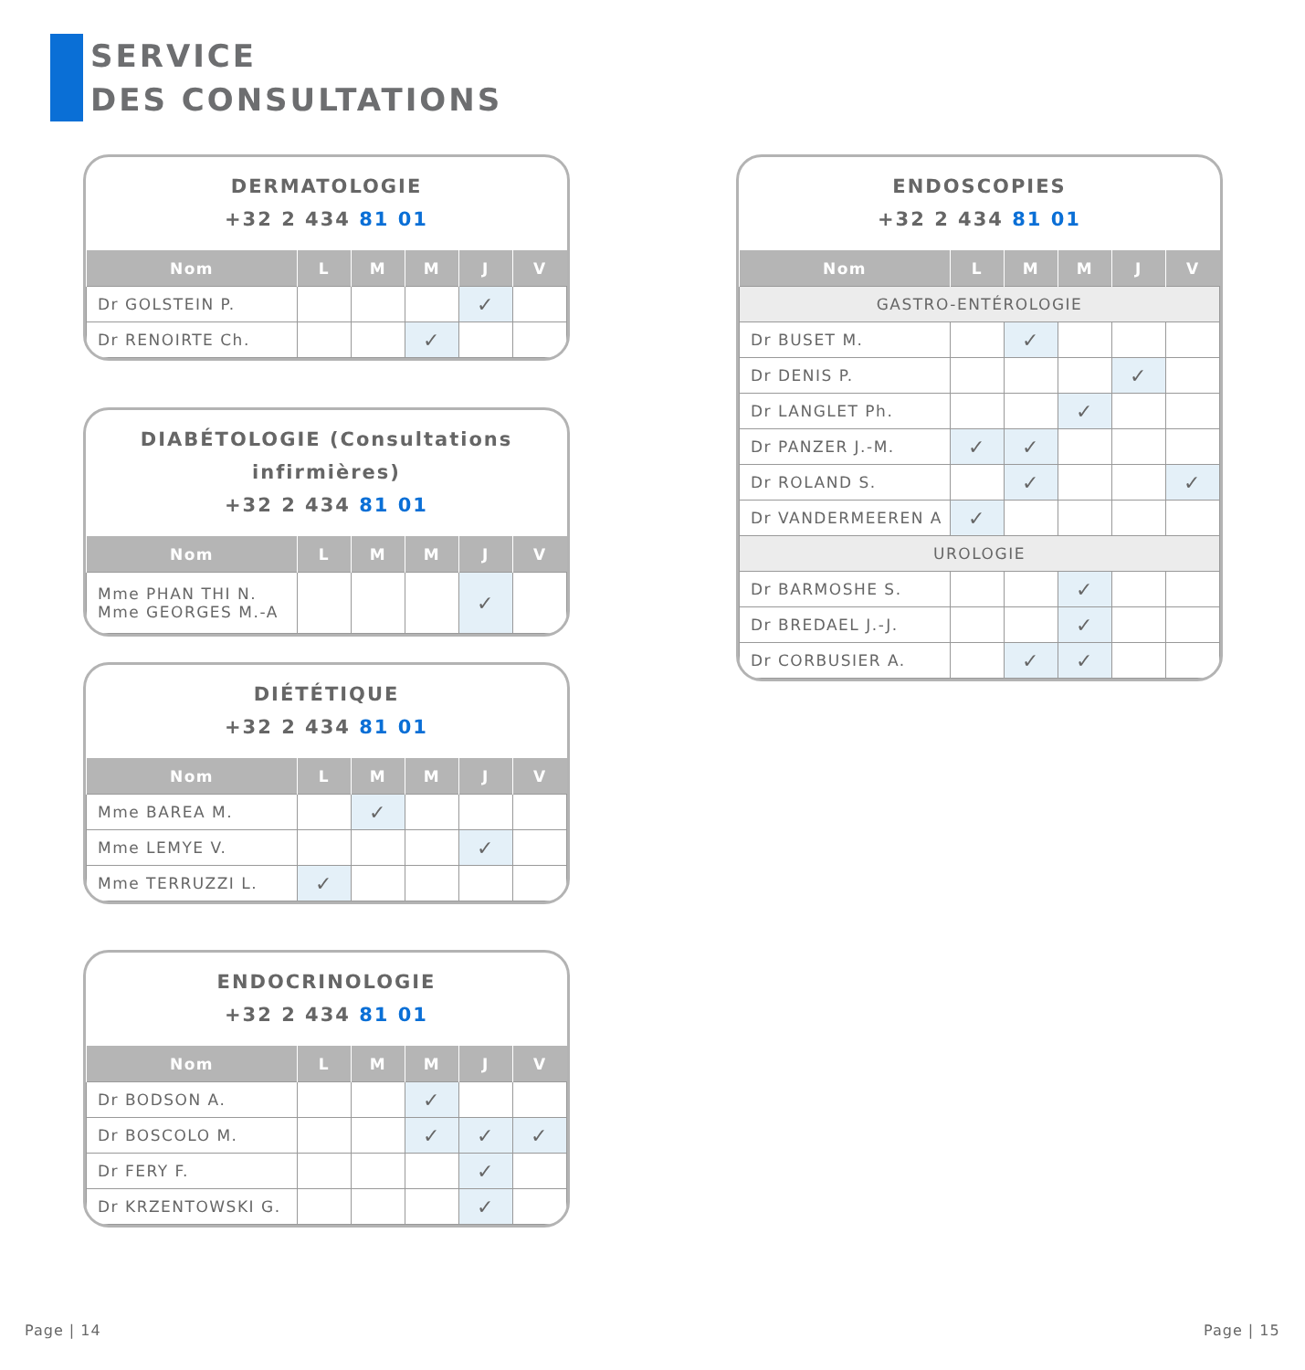SERVICE
DES CONSULTATIONS
DERMATOLOGIE
+32 2 434 81 01
| Nom | L | M | M | J | V |
| --- | --- | --- | --- | --- | --- |
| Dr GOLSTEIN P. | | | | ✓ | |
| Dr RENOIRTE Ch. | | | ✓ | | |
DIABÉTOLOGIE (Consultations infirmières)
+32 2 434 81 01
| Nom | L | M | M | J | V |
| --- | --- | --- | --- | --- | --- |
| Mme PHAN THI N. Mme GEORGES M.-A | | | | ✓ | |
DIÉTÉTIQUE
+32 2 434 81 01
| Nom | L | M | M | J | V |
| --- | --- | --- | --- | --- | --- |
| Mme BAREA M. | | ✓ | | | |
| Mme LEMYE V. | | | | ✓ | |
| Mme TERRUZZI L. | ✓ | | | | |
ENDOCRINOLOGIE
+32 2 434 81 01
| Nom | L | M | M | J | V |
| --- | --- | --- | --- | --- | --- |
| Dr BODSON A. | | | ✓ | | |
| Dr BOSCOLO M. | | | ✓ | ✓ | ✓ |
| Dr FERY F. | | | | ✓ | |
| Dr KRZENTOWSKI G. | | | | ✓ | |
ENDOSCOPIES
+32 2 434 81 01
| Nom | L | M | M | J | V |
| --- | --- | --- | --- | --- | --- |
| GASTRO-ENTÉROLOGIE | | | | | |
| Dr BUSET M. | | ✓ | | | |
| Dr DENIS P. | | | | ✓ | |
| Dr LANGLET Ph. | | | ✓ | | |
| Dr PANZER J.-M. | ✓ | ✓ | | | |
| Dr ROLAND S. | | ✓ | | | ✓ |
| Dr VANDERMEEREN A | ✓ | | | | |
| UROLOGIE | | | | | |
| Dr BARMOSHE S. | | | ✓ | | |
| Dr BREDAEL J.-J. | | | ✓ | | |
| Dr CORBUSIER A. | | ✓ | ✓ | | |
Page | 14 Page | 15